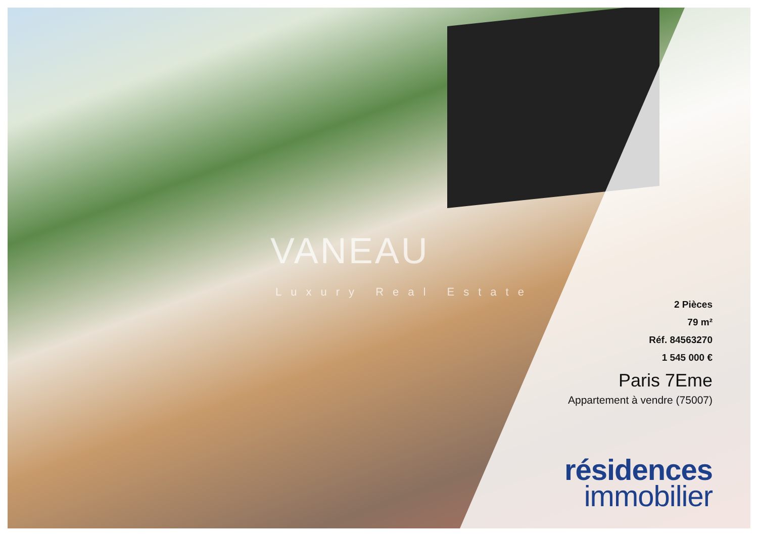VANEAU
Luxury Real Estate
2 Pièces
79 m²
Réf. 84563270
1 545 000 €
Paris 7Eme
Appartement à vendre (75007)
résidences
immobilier